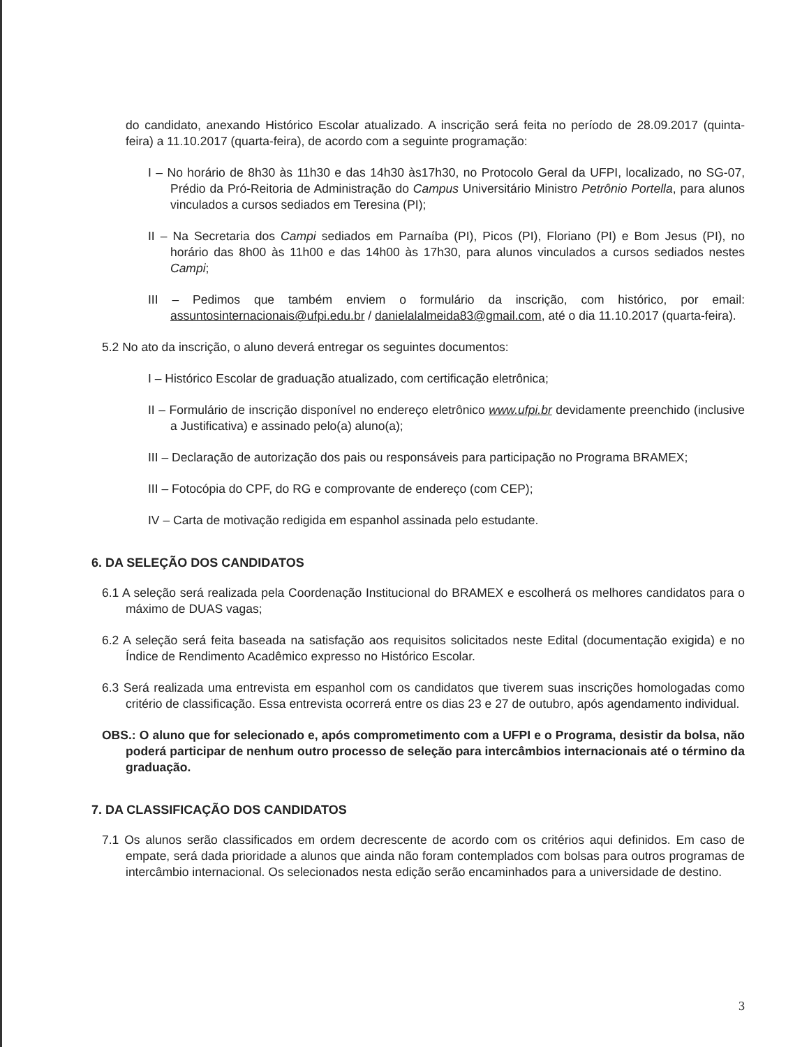do candidato, anexando Histórico Escolar atualizado. A inscrição será feita no período de 28.09.2017 (quinta-feira) a 11.10.2017 (quarta-feira), de acordo com a seguinte programação:
I – No horário de 8h30 às 11h30 e das 14h30 às17h30, no Protocolo Geral da UFPI, localizado, no SG-07, Prédio da Pró-Reitoria de Administração do Campus Universitário Ministro Petrônio Portella, para alunos vinculados a cursos sediados em Teresina (PI);
II – Na Secretaria dos Campi sediados em Parnaíba (PI), Picos (PI), Floriano (PI) e Bom Jesus (PI), no horário das 8h00 às 11h00 e das 14h00 às 17h30, para alunos vinculados a cursos sediados nestes Campi;
III – Pedimos que também enviem o formulário da inscrição, com histórico, por email: assuntosinternacionais@ufpi.edu.br / danielalalmeida83@gmail.com, até o dia 11.10.2017 (quarta-feira).
5.2 No ato da inscrição, o aluno deverá entregar os seguintes documentos:
I – Histórico Escolar de graduação atualizado, com certificação eletrônica;
II – Formulário de inscrição disponível no endereço eletrônico www.ufpi.br devidamente preenchido (inclusive a Justificativa) e assinado pelo(a) aluno(a);
III – Declaração de autorização dos pais ou responsáveis para participação no Programa BRAMEX;
III – Fotocópia do CPF, do RG e comprovante de endereço (com CEP);
IV – Carta de motivação redigida em espanhol assinada pelo estudante.
6. DA SELEÇÃO DOS CANDIDATOS
6.1 A seleção será realizada pela Coordenação Institucional do BRAMEX e escolherá os melhores candidatos para o máximo de DUAS vagas;
6.2 A seleção será feita baseada na satisfação aos requisitos solicitados neste Edital (documentação exigida) e no Índice de Rendimento Acadêmico expresso no Histórico Escolar.
6.3 Será realizada uma entrevista em espanhol com os candidatos que tiverem suas inscrições homologadas como critério de classificação. Essa entrevista ocorrerá entre os dias 23 e 27 de outubro, após agendamento individual.
OBS.: O aluno que for selecionado e, após comprometimento com a UFPI e o Programa, desistir da bolsa, não poderá participar de nenhum outro processo de seleção para intercâmbios internacionais até o término da graduação.
7. DA CLASSIFICAÇÃO DOS CANDIDATOS
7.1 Os alunos serão classificados em ordem decrescente de acordo com os critérios aqui definidos. Em caso de empate, será dada prioridade a alunos que ainda não foram contemplados com bolsas para outros programas de intercâmbio internacional. Os selecionados nesta edição serão encaminhados para a universidade de destino.
3